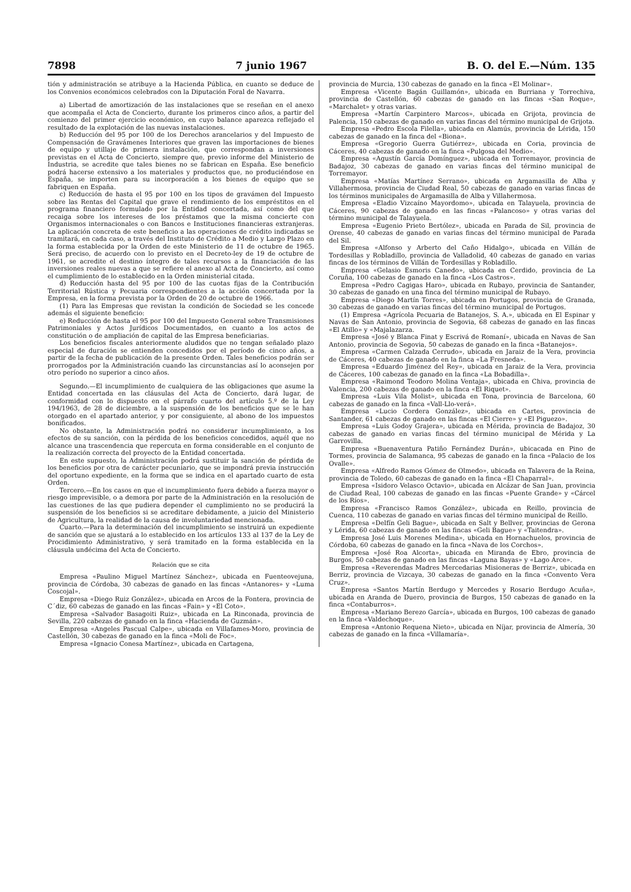7898 7 junio 1967 B. O. del E.—Núm. 135
tión y administración se atribuye a la Hacienda Pública, en cuanto se deduce de los Convenios económicos celebrados con la Diputación Foral de Navarra.
a) Libertad de amortización de las instalaciones que se reseñan en el anexo que acompaña el Acta de Concierto, durante los primeros cinco años, a partir del comienzo del primer ejercicio económico, en cuyo balance aparezca reflejado el resultado de la explotación de las nuevas instalaciones.
b) Reducción del 95 por 100 de los Derechos arancelarios y del Impuesto de Compensación de Gravámenes Interiores que graven las importaciones de bienes de equipo y utillaje de primera instalación, que correspondan a inversiones previstas en el Acta de Concierto, siempre que, previo informe del Ministerio de Industria, se acredite que tales bienes no se fabrican en España. Ese beneficio podrá hacerse extensivo a los materiales y productos que, no produciéndose en España, se importen para su incorporación a los bienes de equipo que se fabriquen en España.
c) Reducción de hasta el 95 por 100 en los tipos de gravámen del Impuesto sobre las Rentas del Capital que grave el rendimiento de los empréstitos en el programa financiero formulado por la Entidad concertada, así como del que recaiga sobre los intereses de los préstamos que la misma concierte con Organismos internacionales o con Bancos e Instituciones financieras extranjeras. La aplicación concreta de este beneficio a las operaciones de crédito indicadas se tramitará, en cada caso, a través del Instituto de Crédito a Medio y Largo Plazo en la forma establecida por la Orden de este Ministerio de 11 de octubre de 1965. Será preciso, de acuerdo con lo previsto en el Decreto-ley de 19 de octubre de 1961, se acredite el destino íntegro de tales recursos a la financiación de las inversiones reales nuevas a que se refiere el anexo al Acta de Concierto, así como el cumplimiento de lo establecido en la Orden ministerial citada.
d) Reducción hasta del 95 por 100 de las cuotas fijas de la Contribución Territorial Rústica y Pecuaria correspondientes a la acción concertada por la Empresa, en la forma prevista por la Orden de 20 de octubre de 1966.
(1) Para las Empresas que revistan la condición de Sociedad se les concede además el siguiente beneficio:
e) Reducción de hasta el 95 por 100 del Impuesto General sobre Transmisiones Patrimoniales y Actos Jurídicos Documentados, en cuanto a los actos de constitución o de ampliación de capital de las Empresa beneficiarias.
Los beneficios fiscales anteriormente aludidos que no tengan señalado plazo especial de duración se entienden concedidos por el período de cinco años, a partir de la fecha de publicación de la presente Orden. Tales beneficios podrán ser prorrogados por la Administración cuando las circunstancias así lo aconsejen por otro período no superior a cinco años.
Segundo.—El incumplimiento de cualquiera de las obligaciones que asume la Entidad concertada en las cláusulas del Acta de Concierto, dará lugar, de conformidad con lo dispuesto en el párrafo cuarto del artículo 5.º de la Ley 194/1963, de 28 de diciembre, a la suspensión de los beneficios que se le han otorgado en el apartado anterior, y por consiguiente, al abono de los impuestos bonificados.
No obstante, la Administración podrá no considerar incumplimiento, a los efectos de su sanción, con la pérdida de los beneficios concedidos, aquél que no alcance una trascendencia que repercuta en forma considerable en el conjunto de la realización correcta del proyecto de la Entidad concertada.
En este supuesto, la Administración podrá sustituir la sanción de pérdida de los beneficios por otra de carácter pecuniario, que se impondrá previa instrucción del oportuno expediente, en la forma que se indica en el apartado cuarto de esta Orden.
Tercero.—En los casos en que el incumplimiento fuera debido a fuerza mayor o riesgo imprevisible, o a demora por parte de la Administración en la resolución de las cuestiones de las que pudiera depender el cumplimiento no se producirá la suspensión de los beneficios si se acreditare debidamente, a juicio del Ministerio de Agricultura, la realidad de la causa de involuntariedad mencionada.
Cuarto.—Para la determinación del incumplimiento se instruirá un expediente de sanción que se ajustará a lo establecido en los artículos 133 al 137 de la Ley de Procidimiento Administrativo, y será tramitado en la forma establecida en la cláusula undécima del Acta de Concierto.
Relación que se cita
Empresa «Paulino Miguel Martínez Sánchez», ubicada en Fuenteovejuna, provincia de Córdoba, 30 cabezas de ganado en las fincas «Antanores» y «Luma Coscojal».
Empresa «Diego Ruiz González», ubicada en Arcos de la Fontera, provincia de C´diz, 60 cabezas de ganado en las fincas «Fain» y «El Coto».
Empresa «Salvador Basagoiti Ruiz», ubicada en La Rinconada, provincia de Sevilla, 220 cabezas de ganado en la finca «Hacienda de Guzmán».
Empresa «Angeles Pascual Calpe», ubicada en Villafames-Moro, provincia de Castellón, 30 cabezas de ganado en la finca «Moli de Foc».
Empresa «Ignacio Conesa Martínez», ubicada en Cartagena,
provincia de Murcia, 130 cabezas de ganado en la finca «El Molinar».
Empresa «Vicente Bagán Guillamón», ubicada en Burriana y Torrechiva, provincia de Castellón, 60 cabezas de ganado en las fincas «San Roque», «Marchalet» y otras varias.
Empresa «Martín Carpintero Marcos», ubicada en Grijota, provincia de Palencia, 150 cabezas de ganado en varias fincas del término municipal de Grijota.
Empresa «Pedro Escola Filella», ubicada en Alamús, provincia de Lérida, 150 cabezas de ganado en la finca del «Biona».
Empresa «Gregorio Guerra Gutiérrez», ubicada en Coria, provincia de Cáceres, 40 cabezas de ganado en la finca «Pulgosa del Medio».
Empresa «Agustín García Domínguez», ubicada en Torremayor, provincia de Badajoz, 30 cabezas de ganado en varias fincas del término municipal de Torremayor.
Empresa «Matías Martínez Serrano», ubicada en Argamasilla de Alba y Villahermosa, provincia de Ciudad Real, 50 cabezas de ganado en varias fincas de los términos municipales de Argamasilla de Alba y Villahermosa.
Empresa «Eladio Vizcaíno Mayordomo», ubicada en Talayuela, provincia de Cáceres, 90 cabezas de ganado en las fincas «Palancoso» y otras varias del término municipal de Talayuela.
Empresa «Eugenio Prieto Bertólez», ubicada en Parada de Sil, provincia de Orense, 40 cabezas de ganado en varias fincas del término municipal de Parada del Sil.
Empresa «Alfonso y Arberto del Caño Hidalgo», ubicada en Villán de Tordesillas y Robladillo, provincia de Valladolid, 40 cabezas de ganado en varias fincas de los términos de Villán de Tordesillas y Robladillo.
Empresa «Gelasio Esmoris Canedo», ubicada en Cerdido, provincia de La Coruña, 100 cabezas de ganado en la finca «Los Castros».
Empresa «Pedro Cagigas Haro», ubicada en Rubayo, provincia de Santander, 30 cabezas de ganado en una finca del término municipal de Rubayo.
Empresa «Diego Martín Torres», ubicada en Portugos, provincia de Granada, 30 cabezas de ganado en varias fincas del término municipal de Portugos.
(1) Empresa «Agrícola Pecuaria de Batanejos, S. A.», ubicada en El Espinar y Navas de San Antonio, provincia de Segovia, 68 cabezas de ganado en las fincas «El Atillo» y «Majalazarza.
Empresa «José y Blanca Finat y Escrivá de Romaní», ubicada en Navas de San Antonio, provincia de Segovia, 50 cabezas de ganado en la finca «Batanejos».
Empresa «Carmen Calzada Cerrudo», ubicada en Jaraiz de la Vera, provincia de Cáceres, 40 cabezas de ganado en la finca «La Fresneda».
Empresa «Eduardo Jiménez del Rey», ubicada en Jaraiz de la Vera, provincia de Cáceres, 100 cabezas de ganado en la finca «La Bobadilla».
Empresa «Raimond Teodoro Molina Ventaja», ubicada en Chiva, provincia de Valencia, 200 cabezas de ganado en la finca «El Riquet».
Empresa «Luis Vila Molist», ubicada en Tona, provincia de Barcelona, 60 cabezas de ganado en la finca «Vall-Llo-verá».
Empresa «Lucio Cordera González», ubicada en Cartes, provincia de Santander, 61 cabezas de ganado en las fincas «El Cierre» y «El Piguezo».
Empresa «Luis Godoy Grajera», ubicada en Mérida, provincia de Badajoz, 30 cabezas de ganado en varias fincas del término municipal de Mérida y La Garrovilla.
Empresa «Buenaventura Patiño Fernández Durán», ubicacada en Pino de Tormes, provincia de Salamanca, 95 cabezas de ganado en la finca «Palacio de los Ovalle».
Empresa «Alfredo Ramos Gómez de Olmedo», ubicada en Talavera de la Reina, provincia de Toledo, 60 cabezas de ganado en la finca «El Chaparral».
Empresa «Isidoro Velasco Octavio», ubicada en Alcázar de San Juan, provincia de Ciudad Real, 100 cabezas de ganado en las fincas «Puente Grande» y «Cárcel de los Ríos».
Empresa «Francisco Ramos González», ubicada en Reillo, provincia de Cuenca, 110 cabezas de ganado en varias fincas del término municipal de Reillo.
Empresa «Delfín Geli Bague», ubicada en Salt y Bellver, provincias de Gerona y Lérida, 60 cabezas de ganado en las fincas «Geli Bague» y «Taitendra».
Empresa José Luis Morenes Medina», ubicada en Hornachuelos, provincia de Córdoba, 60 cabezas de ganado en la finca «Nava de los Corchos».
Empresa «José Roa Alcorta», ubicada en Miranda de Ebro, provincia de Burgos, 50 cabezas de ganado en las fincas «Laguna Bayas» y «Lago Arce».
Empresa «Reverendas Madres Mercedarias Misioneras de Berriz», ubicada en Berriz, provincia de Vizcaya, 30 cabezas de ganado en la finca «Convento Vera Cruz».
Empresa «Santos Martín Berdugo y Mercedes y Rosario Berdugo Acuña», ubicada en Aranda de Duero, provincia de Burgos, 150 cabezas de ganado en la finca «Contaburros».
Empresa «Mariano Berezo García», ubicada en Burgos, 100 cabezas de ganado en la finca «Valdechoque».
Empresa «Antonio Requena Nieto», ubicada en Níjar, provincia de Almería, 30 cabezas de ganado en la finca «Villamaría».